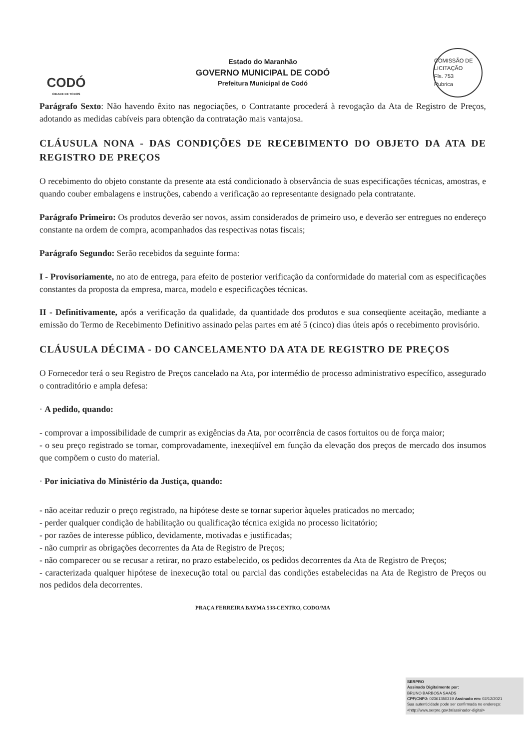CODÓ
CIDADE DE TODOS
Estado do Maranhão
GOVERNO MUNICIPAL DE CODÓ
Prefeitura Municipal de Codó
COMISSÃO DE LICITAÇÃO
Fls. 753
Rubrica
Parágrafo Sexto: Não havendo êxito nas negociações, o Contratante procederá à revogação da Ata de Registro de Preços, adotando as medidas cabíveis para obtenção da contratação mais vantajosa.
CLÁUSULA NONA - DAS CONDIÇÕES DE RECEBIMENTO DO OBJETO DA ATA DE REGISTRO DE PREÇOS
O recebimento do objeto constante da presente ata está condicionado à observância de suas especificações técnicas, amostras, e quando couber embalagens e instruções, cabendo a verificação ao representante designado pela contratante.
Parágrafo Primeiro: Os produtos deverão ser novos, assim considerados de primeiro uso, e deverão ser entregues no endereço constante na ordem de compra, acompanhados das respectivas notas fiscais;
Parágrafo Segundo: Serão recebidos da seguinte forma:
I - Provisoriamente, no ato de entrega, para efeito de posterior verificação da conformidade do material com as especificações constantes da proposta da empresa, marca, modelo e especificações técnicas.
II - Definitivamente, após a verificação da qualidade, da quantidade dos produtos e sua conseqüente aceitação, mediante a emissão do Termo de Recebimento Definitivo assinado pelas partes em até 5 (cinco) dias úteis após o recebimento provisório.
CLÁUSULA DÉCIMA - DO CANCELAMENTO DA ATA DE REGISTRO DE PREÇOS
O Fornecedor terá o seu Registro de Preços cancelado na Ata, por intermédio de processo administrativo específico, assegurado o contraditório e ampla defesa:
· A pedido, quando:
- comprovar a impossibilidade de cumprir as exigências da Ata, por ocorrência de casos fortuitos ou de força maior;
- o seu preço registrado se tornar, comprovadamente, inexeqüível em função da elevação dos preços de mercado dos insumos que compõem o custo do material.
· Por iniciativa do Ministério da Justiça, quando:
- não aceitar reduzir o preço registrado, na hipótese deste se tornar superior àqueles praticados no mercado;
- perder qualquer condição de habilitação ou qualificação técnica exigida no processo licitatório;
- por razões de interesse público, devidamente, motivadas e justificadas;
- não cumprir as obrigações decorrentes da Ata de Registro de Preços;
- não comparecer ou se recusar a retirar, no prazo estabelecido, os pedidos decorrentes da Ata de Registro de Preços;
- caracterizada qualquer hipótese de inexecução total ou parcial das condições estabelecidas na Ata de Registro de Preços ou nos pedidos dela decorrentes.
PRAÇA FERREIRA BAYMA 538-CENTRO, CODO/MA
SERPRO
Assinado Digitalmente por:
BRUNO BARBOSA SAADS
CPF/CNPJ: 02361350319 Assinado em: 02/12/2021
Sua autenticidade pode ser confirmada no endereço: <http://www.serpro.gov.br/assinador-digital>